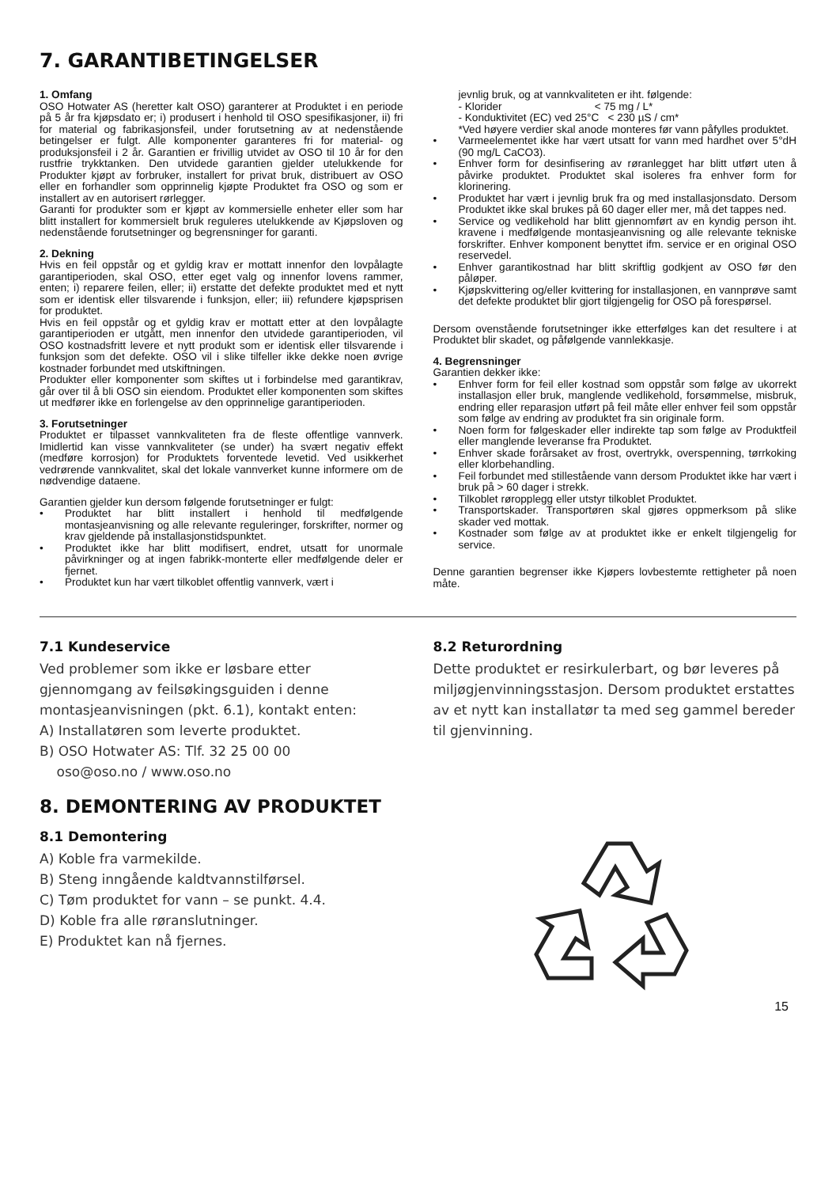7. GARANTIBETINGELSER
1. Omfang
OSO Hotwater AS (heretter kalt OSO) garanterer at Produktet i en periode på 5 år fra kjøpsdato er; i) produsert i henhold til OSO spesifikasjoner, ii) fri for material og fabrikasjonsfeil, under forutsetning av at nedenstående betingelser er fulgt. Alle komponenter garanteres fri for material- og produksjonsfeil i 2 år. Garantien er frivillig utvidet av OSO til 10 år for den rustfrie trykktanken. Den utvidede garantien gjelder utelukkende for Produkter kjøpt av forbruker, installert for privat bruk, distribuert av OSO eller en forhandler som opprinnelig kjøpte Produktet fra OSO og som er installert av en autorisert rørlegger.
Garanti for produkter som er kjøpt av kommersielle enheter eller som har blitt installert for kommersielt bruk reguleres utelukkende av Kjøpsloven og nedenstående forutsetninger og begrensninger for garanti.
2. Dekning
Hvis en feil oppstår og et gyldig krav er mottatt innenfor den lovpålagte garantiperioden, skal OSO, etter eget valg og innenfor lovens rammer, enten; i) reparere feilen, eller; ii) erstatte det defekte produktet med et nytt som er identisk eller tilsvarende i funksjon, eller; iii) refundere kjøpsprisen for produktet.
Hvis en feil oppstår og et gyldig krav er mottatt etter at den lovpålagte garantiperioden er utgått, men innenfor den utvidede garantiperioden, vil OSO kostnadsfritt levere et nytt produkt som er identisk eller tilsvarende i funksjon som det defekte. OSO vil i slike tilfeller ikke dekke noen øvrige kostnader forbundet med utskiftningen.
Produkter eller komponenter som skiftes ut i forbindelse med garantikrav, går over til å bli OSO sin eiendom. Produktet eller komponenten som skiftes ut medfører ikke en forlengelse av den opprinnelige garantiperioden.
3. Forutsetninger
Produktet er tilpasset vannkvaliteten fra de fleste offentlige vannverk. Imidlertid kan visse vannkvaliteter (se under) ha svært negativ effekt (medføre korrosjon) for Produktets forventede levetid. Ved usikkerhet vedrørende vannkvalitet, skal det lokale vannverket kunne informere om de nødvendige dataene.
Garantien gjelder kun dersom følgende forutsetninger er fulgt:
• Produktet har blitt installert i henhold til medfølgende montasjeanvisning og alle relevante reguleringer, forskrifter, normer og krav gjeldende på installasjonstidspunktet.
• Produktet ikke har blitt modifisert, endret, utsatt for unormale påvirkninger og at ingen fabrikk-monterte eller medfølgende deler er fjernet.
• Produktet kun har vært tilkoblet offentlig vannverk, vært i
jevnlig bruk, og at vannkvaliteten er iht. følgende:
- Klorider < 75 mg / L*
- Konduktivitet (EC) ved 25°C < 230 µS / cm*
*Ved høyere verdier skal anode monteres før vann påfylles produktet.
• Varmeelementet ikke har vært utsatt for vann med hardhet over 5°dH (90 mg/L CaCO3).
• Enhver form for desinfisering av røranlegget har blitt utført uten å påvirke produktet. Produktet skal isoleres fra enhver form for klorinering.
• Produktet har vært i jevnlig bruk fra og med installasjonsdato. Dersom Produktet ikke skal brukes på 60 dager eller mer, må det tappes ned.
• Service og vedlikehold har blitt gjennomført av en kyndig person iht. kravene i medfølgende montasjeanvisning og alle relevante tekniske forskrifter. Enhver komponent benyttet ifm. service er en original OSO reservedel.
• Enhver garantikostnad har blitt skriftlig godkjent av OSO før den påløper.
• Kjøpskvittering og/eller kvittering for installasjonen, en vannprøve samt det defekte produktet blir gjort tilgjengelig for OSO på forespørsel.
Dersom ovenstående forutsetninger ikke etterfølges kan det resultere i at Produktet blir skadet, og påfølgende vannlekkasje.
4. Begrensninger
Garantien dekker ikke:
• Enhver form for feil eller kostnad som oppstår som følge av ukorrekt installasjon eller bruk, manglende vedlikehold, forsømmelse, misbruk, endring eller reparasjon utført på feil måte eller enhver feil som oppstår som følge av endring av produktet fra sin originale form.
• Noen form for følgeskader eller indirekte tap som følge av Produktfeil eller manglende leveranse fra Produktet.
• Enhver skade forårsaket av frost, overtrykk, overspenning, tørrkoking eller klorbehandling.
• Feil forbundet med stillestående vann dersom Produktet ikke har vært i bruk på > 60 dager i strekk.
• Tilkoblet røropplegg eller utstyr tilkoblet Produktet.
• Transportskader. Transportøren skal gjøres oppmerksom på slike skader ved mottak.
• Kostnader som følge av at produktet ikke er enkelt tilgjengelig for service.
Denne garantien begrenser ikke Kjøpers lovbestemte rettigheter på noen måte.
7.1 Kundeservice
Ved problemer som ikke er løsbare etter gjennomgang av feilsøkingsguiden i denne montasjeanvisningen (pkt. 6.1), kontakt enten:
A) Installatøren som leverte produktet.
B) OSO Hotwater AS: Tlf. 32 25 00 00
oso@oso.no / www.oso.no
8. DEMONTERING AV PRODUKTET
8.1 Demontering
A) Koble fra varmekilde.
B) Steng inngående kaldtvannstilførsel.
C) Tøm produktet for vann – se punkt. 4.4.
D) Koble fra alle røranslutninger.
E) Produktet kan nå fjernes.
8.2 Returordning
Dette produktet er resirkulerbart, og bør leveres på miljøgjenvinningsstasjon. Dersom produktet erstattes av et nytt kan installatør ta med seg gammel bereder til gjenvinning.
15